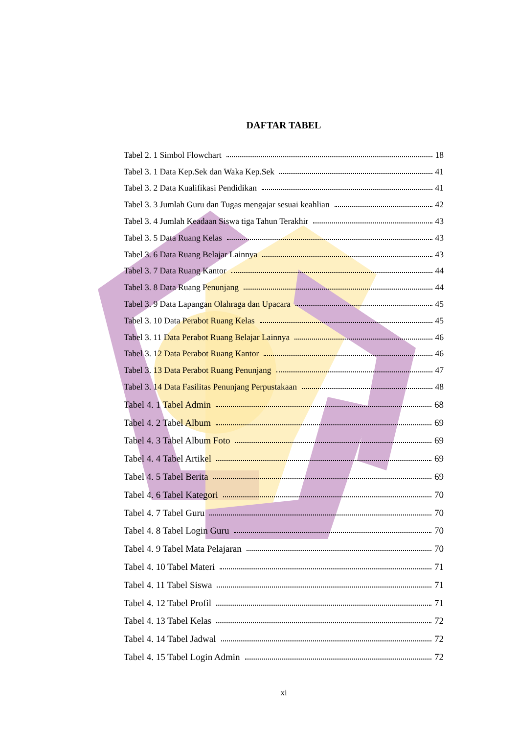DAFTAR TABEL
Tabel 2. 1 Simbol Flowchart 18
Tabel 3. 1 Data Kep.Sek dan Waka Kep.Sek 41
Tabel 3. 2 Data Kualifikasi Pendidikan 41
Tabel 3. 3 Jumlah Guru dan Tugas mengajar sesuai keahlian 42
Tabel 3. 4 Jumlah Keadaan Siswa tiga Tahun Terakhir 43
Tabel 3. 5 Data Ruang Kelas 43
Tabel 3. 6 Data Ruang Belajar Lainnya 43
Tabel 3. 7 Data Ruang Kantor 44
Tabel 3. 8 Data Ruang Penunjang 44
Tabel 3. 9 Data Lapangan Olahraga dan Upacara 45
Tabel 3. 10 Data Perabot Ruang Kelas 45
Tabel 3. 11 Data Perabot Ruang Belajar Lainnya 46
Tabel 3. 12 Data Perabot Ruang Kantor 46
Tabel 3. 13 Data Perabot Ruang Penunjang 47
Tabel 3. 14 Data Fasilitas Penunjang Perpustakaan 48
Tabel 4. 1 Tabel Admin 68
Tabel 4. 2 Tabel Album 69
Tabel 4. 3 Tabel Album Foto 69
Tabel 4. 4 Tabel Artikel 69
Tabel 4. 5 Tabel Berita 69
Tabel 4. 6 Tabel Kategori 70
Tabel 4. 7 Tabel Guru 70
Tabel 4. 8 Tabel Login Guru 70
Tabel 4. 9 Tabel Mata Pelajaran 70
Tabel 4. 10 Tabel Materi 71
Tabel 4. 11 Tabel Siswa 71
Tabel 4. 12 Tabel Profil 71
Tabel 4. 13 Tabel Kelas 72
Tabel 4. 14 Tabel Jadwal 72
Tabel 4. 15 Tabel Login Admin 72
xi